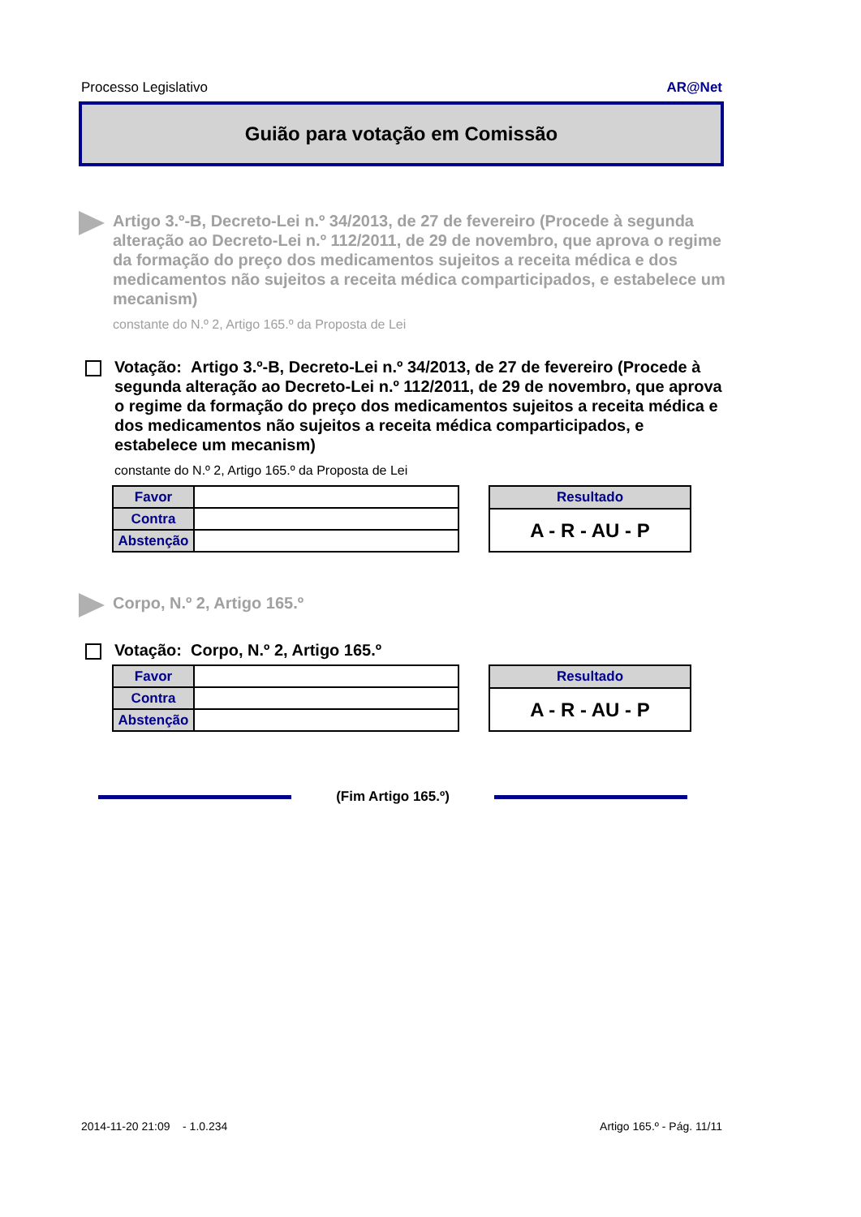Processo Legislativo AR@Net
Guião para votação em Comissão
Artigo 3.º-B, Decreto-Lei n.º 34/2013, de 27 de fevereiro (Procede à segunda alteração ao Decreto-Lei n.º 112/2011, de 29 de novembro, que aprova o regime da formação do preço dos medicamentos sujeitos a receita médica e dos medicamentos não sujeitos a receita médica comparticipados, e estabelece um mecanism)
constante do N.º 2, Artigo 165.º da Proposta de Lei
Votação: Artigo 3.º-B, Decreto-Lei n.º 34/2013, de 27 de fevereiro (Procede à segunda alteração ao Decreto-Lei n.º 112/2011, de 29 de novembro, que aprova o regime da formação do preço dos medicamentos sujeitos a receita médica e dos medicamentos não sujeitos a receita médica comparticipados, e estabelece um mecanism)
constante do N.º 2, Artigo 165.º da Proposta de Lei
| Favor | |
| Contra | |
| Abstenção | |
| Resultado |
| --- |
| A - R - AU - P |
Corpo, N.º 2, Artigo 165.º
Votação: Corpo, N.º 2, Artigo 165.º
| Favor | |
| Contra | |
| Abstenção | |
| Resultado |
| --- |
| A - R - AU - P |
(Fim Artigo 165.º)
2014-11-20 21:09 - 1.0.234 Artigo 165.º - Pág. 11/11